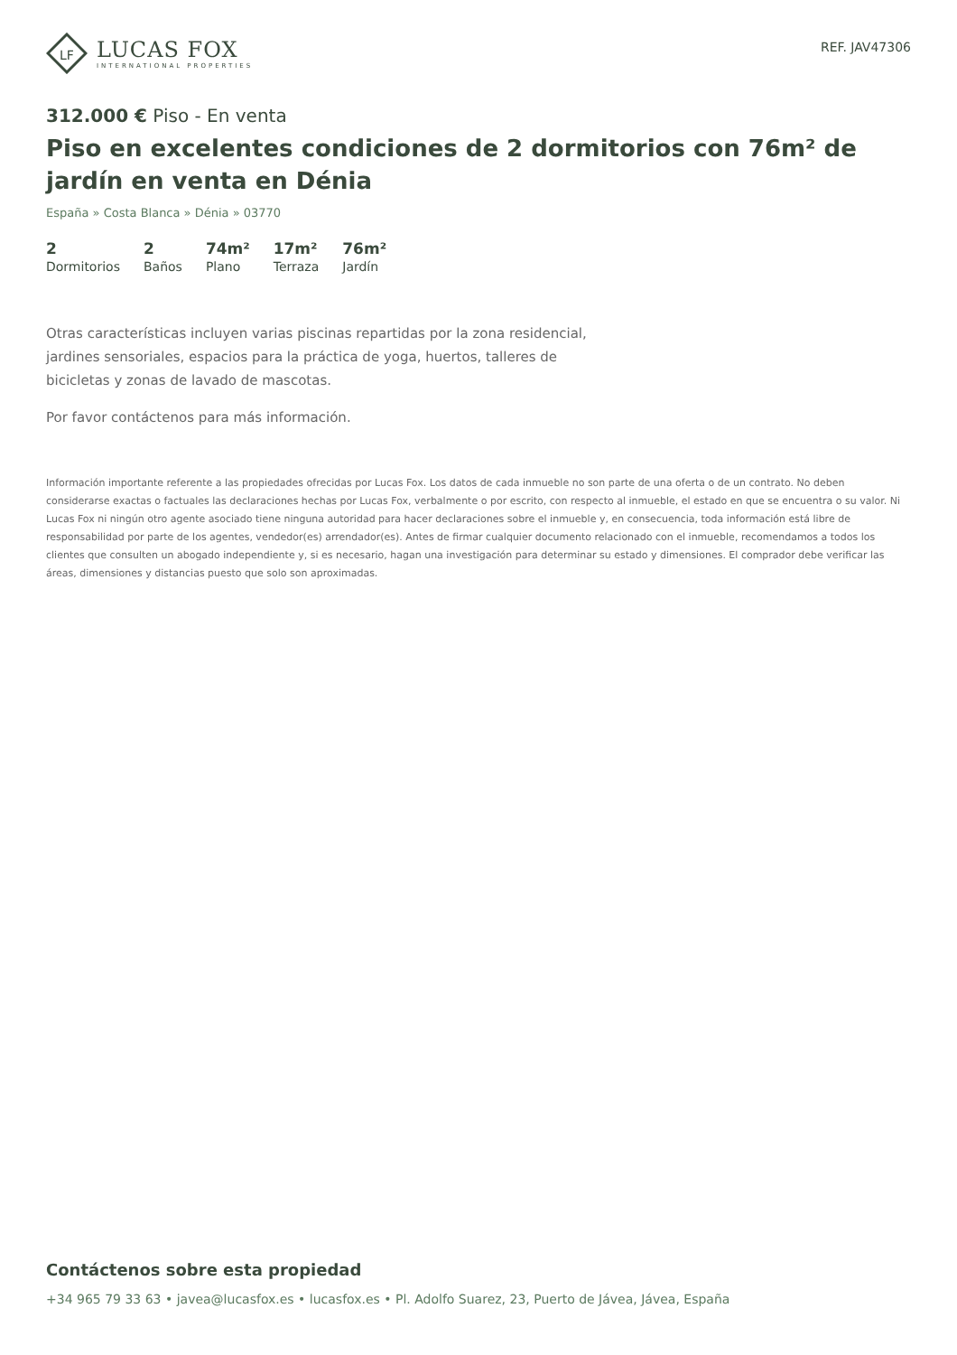LF
LUCAS FOX
INTERNATIONAL PROPERTIES
REF. JAV47306
312.000 € Piso - En venta
Piso en excelentes condiciones de 2 dormitorios con 76m² de jardín en venta en Dénia
España » Costa Blanca » Dénia » 03770
2
Dormitorios
2
Baños
74m²
Plano
17m²
Terraza
76m²
Jardín
Otras características incluyen varias piscinas repartidas por la zona residencial, jardines sensoriales, espacios para la práctica de yoga, huertos, talleres de bicicletas y zonas de lavado de mascotas.
Por favor contáctenos para más información.
Información importante referente a las propiedades ofrecidas por Lucas Fox. Los datos de cada inmueble no son parte de una oferta o de un contrato. No deben considerarse exactas o factuales las declaraciones hechas por Lucas Fox, verbalmente o por escrito, con respecto al inmueble, el estado en que se encuentra o su valor. Ni Lucas Fox ni ningún otro agente asociado tiene ninguna autoridad para hacer declaraciones sobre el inmueble y, en consecuencia, toda información está libre de responsabilidad por parte de los agentes, vendedor(es) arrendador(es). Antes de firmar cualquier documento relacionado con el inmueble, recomendamos a todos los clientes que consulten un abogado independiente y, si es necesario, hagan una investigación para determinar su estado y dimensiones. El comprador debe verificar las áreas, dimensiones y distancias puesto que solo son aproximadas.
Contáctenos sobre esta propiedad
+34 965 79 33 63 • javea@lucasfox.es • lucasfox.es • Pl. Adolfo Suarez, 23, Puerto de Jávea, Jávea, España